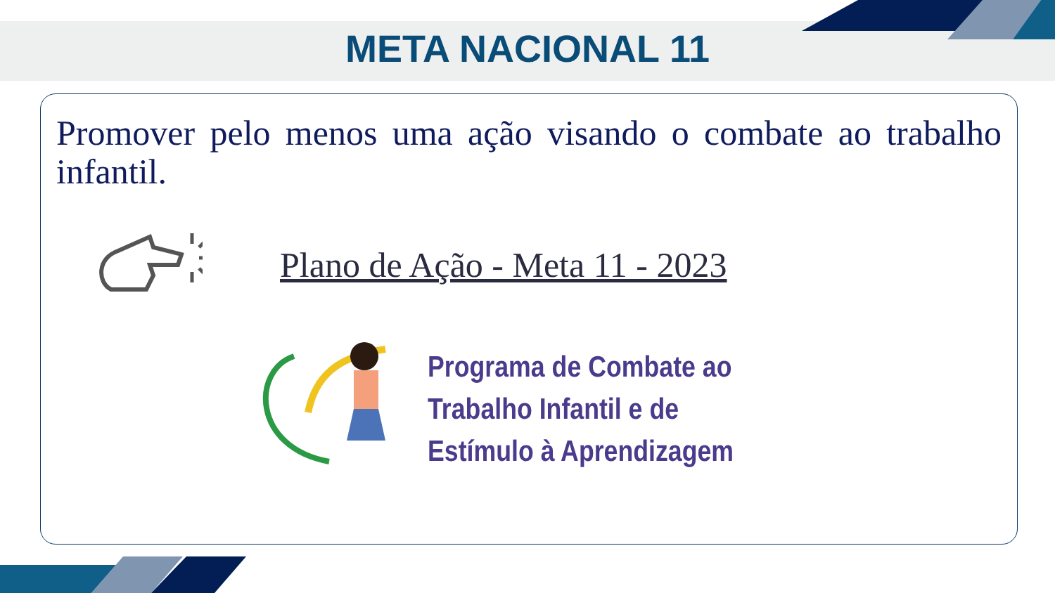META NACIONAL 11
Promover pelo menos uma ação visando o combate ao trabalho infantil.
Plano de Ação - Meta 11 - 2023
Programa de Combate ao
Trabalho Infantil e de
Estímulo à Aprendizagem